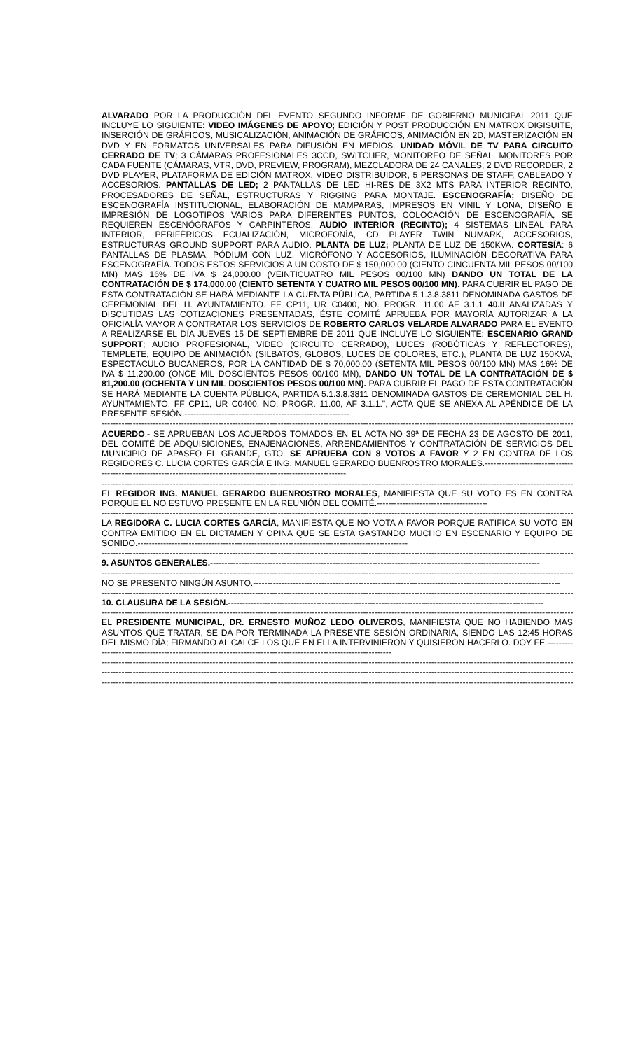ALVARADO POR LA PRODUCCIÓN DEL EVENTO SEGUNDO INFORME DE GOBIERNO MUNICIPAL 2011 QUE INCLUYE LO SIGUIENTE: VIDEO IMÁGENES DE APOYO; EDICIÓN Y POST PRODUCCIÓN EN MATROX DIGISUITE, INSERCIÓN DE GRÁFICOS, MUSICALIZACIÓN, ANIMACIÓN DE GRÁFICOS, ANIMACIÓN EN 2D, MASTERIZACIÓN EN DVD Y EN FORMATOS UNIVERSALES PARA DIFUSIÓN EN MEDIOS. UNIDAD MÓVIL DE TV PARA CIRCUITO CERRADO DE TV; 3 CÁMARAS PROFESIONALES 3CCD, SWITCHER, MONITOREO DE SEÑAL, MONITORES POR CADA FUENTE (CÁMARAS, VTR, DVD, PREVIEW, PROGRAM), MEZCLADORA DE 24 CANALES, 2 DVD RECORDER, 2 DVD PLAYER, PLATAFORMA DE EDICIÓN MATROX, VIDEO DISTRIBUIDOR, 5 PERSONAS DE STAFF, CABLEADO Y ACCESORIOS. PANTALLAS DE LED; 2 PANTALLAS DE LED HI-RES DE 3X2 MTS PARA INTERIOR RECINTO, PROCESADORES DE SEÑAL, ESTRUCTURAS Y RIGGING PARA MONTAJE. ESCENOGRAFÍA; DISEÑO DE ESCENOGRAFÍA INSTITUCIONAL, ELABORACIÓN DE MAMPARAS, IMPRESOS EN VINIL Y LONA, DISEÑO E IMPRESIÓN DE LOGOTIPOS VARIOS PARA DIFERENTES PUNTOS, COLOCACIÓN DE ESCENOGRAFÍA, SE REQUIEREN ESCENÓGRAFOS Y CARPINTEROS. AUDIO INTERIOR (RECINTO); 4 SISTEMAS LINEAL PARA INTERIOR, PERIFÉRICOS ECUALIZACIÓN, MICROFONÍA, CD PLAYER TWIN NUMARK, ACCESORIOS, ESTRUCTURAS GROUND SUPPORT PARA AUDIO. PLANTA DE LUZ; PLANTA DE LUZ DE 150KVA. CORTESÍA: 6 PANTALLAS DE PLASMA, PÓDIUM CON LUZ, MICRÓFONO Y ACCESORIOS, ILUMINACIÓN DECORATIVA PARA ESCENOGRAFÍA. TODOS ESTOS SERVICIOS A UN COSTO DE $ 150,000.00 (CIENTO CINCUENTA MIL PESOS 00/100 MN) MAS 16% DE IVA $ 24,000.00 (VEINTICUATRO MIL PESOS 00/100 MN) DANDO UN TOTAL DE LA CONTRATACIÓN DE $ 174,000.00 (CIENTO SETENTA Y CUATRO MIL PESOS 00/100 MN). PARA CUBRIR EL PAGO DE ESTA CONTRATACIÓN SE HARÁ MEDIANTE LA CUENTA PÚBLICA, PARTIDA 5.1.3.8.3811 DENOMINADA GASTOS DE CEREMONIAL DEL H. AYUNTAMIENTO. FF CP11, UR C0400, NO. PROGR. 11.00 AF 3.1.1 40.II ANALIZADAS Y DISCUTIDAS LAS COTIZACIONES PRESENTADAS, ÉSTE COMITÉ APRUEBA POR MAYORÍA AUTORIZAR A LA OFICIALÍA MAYOR A CONTRATAR LOS SERVICIOS DE ROBERTO CARLOS VELARDE ALVARADO PARA EL EVENTO A REALIZARSE EL DÍA JUEVES 15 DE SEPTIEMBRE DE 2011 QUE INCLUYE LO SIGUIENTE: ESCENARIO GRAND SUPPORT; AUDIO PROFESIONAL, VIDEO (CIRCUITO CERRADO), LUCES (ROBÓTICAS Y REFLECTORES), TEMPLETE, EQUIPO DE ANIMACIÓN (SILBATOS, GLOBOS, LUCES DE COLORES, ETC.), PLANTA DE LUZ 150KVA, ESPECTÁCULO BUCANEROS, POR LA CANTIDAD DE $ 70,000.00 (SETENTA MIL PESOS 00/100 MN) MAS 16% DE IVA $ 11,200.00 (ONCE MIL DOSCIENTOS PESOS 00/100 MN), DANDO UN TOTAL DE LA CONTRATACIÓN DE $ 81,200.00 (OCHENTA Y UN MIL DOSCIENTOS PESOS 00/100 MN). PARA CUBRIR EL PAGO DE ESTA CONTRATACIÓN SE HARÁ MEDIANTE LA CUENTA PÚBLICA, PARTIDA 5.1.3.8.3811 DENOMINADA GASTOS DE CEREMONIAL DEL H. AYUNTAMIENTO. FF CP11, UR C0400, NO. PROGR. 11.00, AF 3.1.1.", ACTA QUE SE ANEXA AL APÉNDICE DE LA PRESENTE SESIÓN.----------------------------------------------------------
--------------------------------------------------------------------------------------------------------------------------------------------------------------------------------
ACUERDO.- SE APRUEBAN LOS ACUERDOS TOMADOS EN EL ACTA NO 39ª DE FECHA 23 DE AGOSTO DE 2011, DEL COMITÉ DE ADQUISICIONES, ENAJENACIONES, ARRENDAMIENTOS Y CONTRATACIÓN DE SERVICIOS DEL MUNICIPIO DE APASEO EL GRANDE, GTO. SE APRUEBA CON 8 VOTOS A FAVOR Y 2 EN CONTRA DE LOS REGIDORES C. LUCIA CORTES GARCÍA E ING. MANUEL GERARDO BUENROSTRO MORALES.---------------------------------------------------------------------------------------------------------------------
--------------------------------------------------------------------------------------------------------------------------------------------------------------------------------
EL REGIDOR ING. MANUEL GERARDO BUENROSTRO MORALES, MANIFIESTA QUE SU VOTO ES EN CONTRA PORQUE EL NO ESTUVO PRESENTE EN LA REUNIÓN DEL COMITÉ.---------------------------------------
--------------------------------------------------------------------------------------------------------------------------------------------------------------------------------
LA REGIDORA C. LUCIA CORTES GARCÍA, MANIFIESTA QUE NO VOTA A FAVOR PORQUE RATIFICA SU VOTO EN CONTRA EMITIDO EN EL DICTAMEN Y OPINA QUE SE ESTA GASTANDO MUCHO EN ESCENARIO Y EQUIPO DE SONIDO.-----------------------------------------------------------------------------------------------
--------------------------------------------------------------------------------------------------------------------------------------------------------------------------------
9. ASUNTOS GENERALES.--------------------------------------------------------------------------------------------------------------------
--------------------------------------------------------------------------------------------------------------------------------------------------------------------------------
NO SE PRESENTO NINGÚN ASUNTO.------------------------------------------------------------------------------------------------------------
--------------------------------------------------------------------------------------------------------------------------------------------------------------------------------
10. CLAUSURA DE LA SESIÓN.---------------------------------------------------------------------------------------------------------------
--------------------------------------------------------------------------------------------------------------------------------------------------------------------------------
EL PRESIDENTE MUNICIPAL, DR. ERNESTO MUÑOZ LEDO OLIVEROS, MANIFIESTA QUE NO HABIENDO MAS ASUNTOS QUE TRATAR, SE DA POR TERMINADA LA PRESENTE SESIÓN ORDINARIA, SIENDO LAS 12:45 HORAS DEL MISMO DÍA; FIRMANDO AL CALCE LOS QUE EN ELLA INTERVINIERON Y QUISIERON HACERLO. DOY FE.---------------------------------------------------------------------------------------------------------------
--------------------------------------------------------------------------------------------------------------------------------------------------------------------------------
--------------------------------------------------------------------------------------------------------------------------------------------------------------------------------
--------------------------------------------------------------------------------------------------------------------------------------------------------------------------------